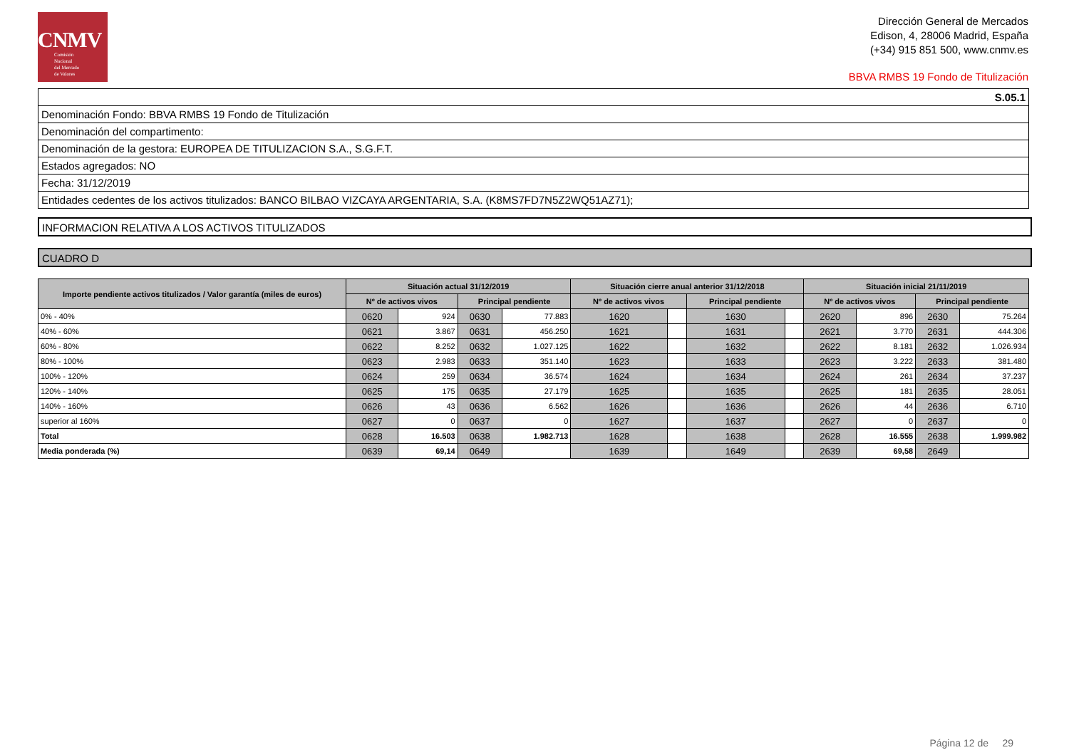CNMV
Comisión
Nacional
del Mercado
de Valores
Dirección General de Mercados
Edison, 4, 28006 Madrid, España
(+34) 915 851 500, www.cnmv.es
BBVA RMBS 19 Fondo de Titulización
| S.05.1 |
| Denominación Fondo: BBVA RMBS 19 Fondo de Titulización |
| Denominación del compartimento: |
| Denominación de la gestora: EUROPEA DE TITULIZACION S.A., S.G.F.T. |
| Estados agregados: NO |
| Fecha: 31/12/2019 |
| Entidades cedentes de los activos titulizados: BANCO BILBAO VIZCAYA ARGENTARIA, S.A. (K8MS7FD7N5Z2WQ51AZ71); |
INFORMACION RELATIVA A LOS ACTIVOS TITULIZADOS
CUADRO D
| Importe pendiente activos titulizados / Valor garantía (miles de euros) | Situación actual 31/12/2019 | | | | Situación cierre anual anterior 31/12/2018 | | | | Situación inicial 21/11/2019 | | | |
| --- | --- | --- | --- | --- | --- | --- | --- | --- | --- | --- | --- | --- |
| | Nº de activos vivos | | Principal pendiente | | Nº de activos vivos | | Principal pendiente | | Nº de activos vivos | | Principal pendiente | |
| 0% - 40% | 0620 | 924 | 0630 | 77.883 | 1620 | | 1630 | | 2620 | 896 | 2630 | 75.264 |
| 40% - 60% | 0621 | 3.867 | 0631 | 456.250 | 1621 | | 1631 | | 2621 | 3.770 | 2631 | 444.306 |
| 60% - 80% | 0622 | 8.252 | 0632 | 1.027.125 | 1622 | | 1632 | | 2622 | 8.181 | 2632 | 1.026.934 |
| 80% - 100% | 0623 | 2.983 | 0633 | 351.140 | 1623 | | 1633 | | 2623 | 3.222 | 2633 | 381.480 |
| 100% - 120% | 0624 | 259 | 0634 | 36.574 | 1624 | | 1634 | | 2624 | 261 | 2634 | 37.237 |
| 120% - 140% | 0625 | 175 | 0635 | 27.179 | 1625 | | 1635 | | 2625 | 181 | 2635 | 28.051 |
| 140% - 160% | 0626 | 43 | 0636 | 6.562 | 1626 | | 1636 | | 2626 | 44 | 2636 | 6.710 |
| superior al 160% | 0627 | 0 | 0637 | 0 | 1627 | | 1637 | | 2627 | 0 | 2637 | 0 |
| Total | 0628 | 16.503 | 0638 | 1.982.713 | 1628 | | 1638 | | 2628 | 16.555 | 2638 | 1.999.982 |
| Media ponderada (%) | 0639 | 69,14 | 0649 | | 1639 | | 1649 | | 2639 | 69,58 | 2649 | |
Página 12 de 29